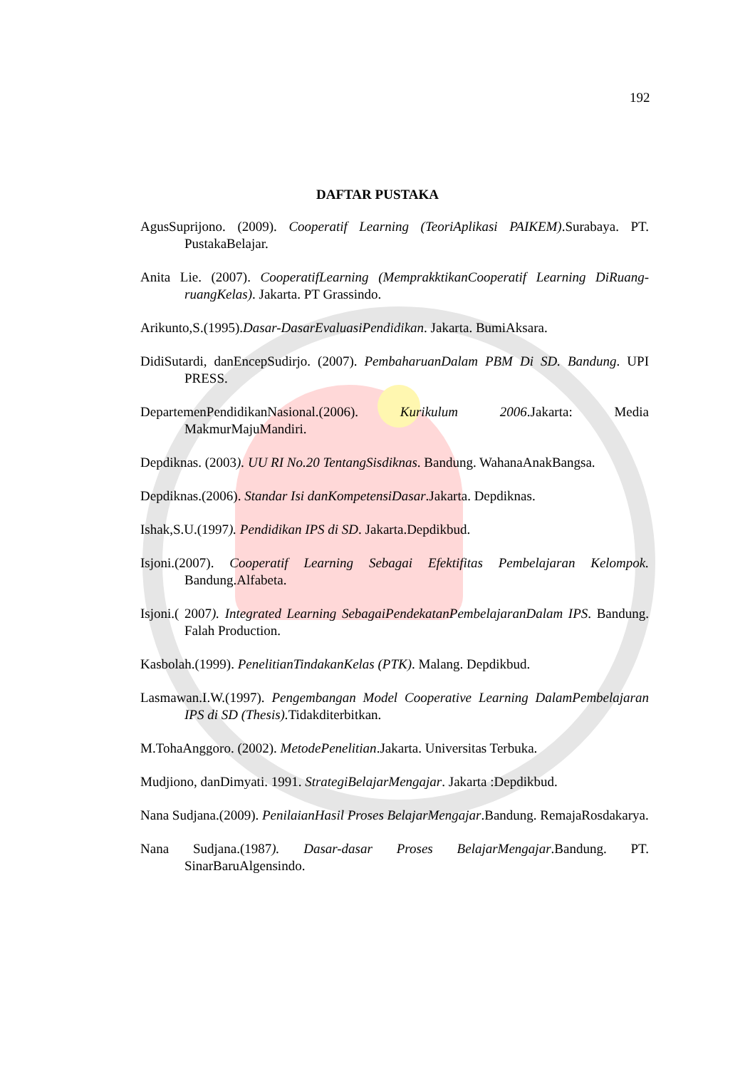192
DAFTAR PUSTAKA
AgusSuprijono. (2009). Cooperatif Learning (TeoriAplikasi PAIKEM).Surabaya. PT. PustakaBelajar.
Anita Lie. (2007). CooperatifLearning (MemprakktikanCooperatif Learning DiRuang-ruangKelas). Jakarta. PT Grassindo.
Arikunto,S.(1995).Dasar-DasarEvaluasiPendidikan. Jakarta. BumiAksara.
DidiSutardi, danEncepSudirjo. (2007). PembaharuanDalam PBM Di SD. Bandung. UPI PRESS.
DepartemenPendidikanNasional.(2006). Kurikulum 2006.Jakarta: Media MakmurMajuMandiri.
Depdiknas. (2003). UU RI No.20 TentangSisdiknas. Bandung. WahanaAnakBangsa.
Depdiknas.(2006). Standar Isi danKompetensiDasar.Jakarta. Depdiknas.
Ishak,S.U.(1997). Pendidikan IPS di SD. Jakarta.Depdikbud.
Isjoni.(2007). Cooperatif Learning Sebagai Efektifitas Pembelajaran Kelompok. Bandung.Alfabeta.
Isjoni.( 2007). Integrated Learning SebagaiPendekatanPembelajaranDalam IPS. Bandung. Falah Production.
Kasbolah.(1999). PenelitianTindakanKelas (PTK). Malang. Depdikbud.
Lasmawan.I.W.(1997). Pengembangan Model Cooperative Learning DalamPembelajaran IPS di SD (Thesis). Tidakditerbitkan.
M.TohaAnggoro. (2002). MetodePenelitian.Jakarta. Universitas Terbuka.
Mudjiono, danDimyati. 1991. StrategiBelajarMengajar. Jakarta :Depdikbud.
Nana Sudjana.(2009). PenilaianHasil Proses BelajarMengajar.Bandung. RemajaRosdakarya.
Nana Sudjana.(1987). Dasar-dasar Proses BelajarMengajar.Bandung. PT. SinarBaruAlgensindo.